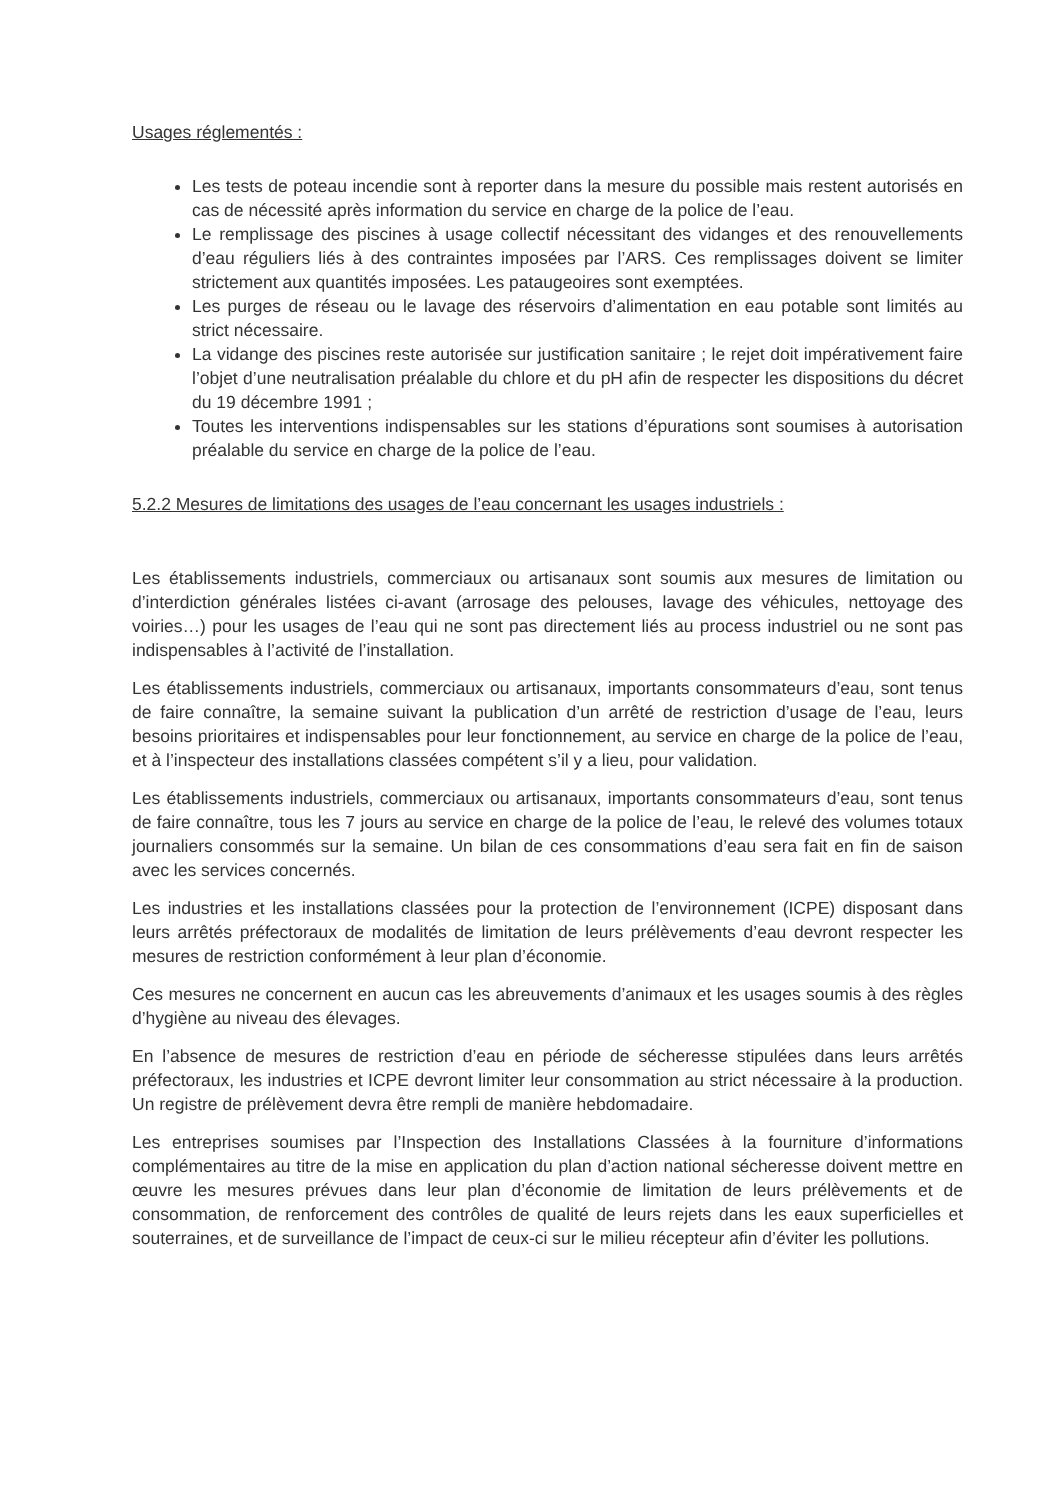Usages réglementés :
Les tests de poteau incendie sont à reporter dans la mesure du possible mais restent autorisés en cas de nécessité après information du service en charge de la police de l’eau.
Le remplissage des piscines à usage collectif nécessitant des vidanges et des renouvellements d’eau réguliers liés à des contraintes imposées par l’ARS. Ces remplissages doivent se limiter strictement aux quantités imposées. Les pataugeoires sont exemptées.
Les purges de réseau ou le lavage des réservoirs d’alimentation en eau potable sont limités au strict nécessaire.
La vidange des piscines reste autorisée sur justification sanitaire ; le rejet doit impérativement faire l’objet d’une neutralisation préalable du chlore et du pH afin de respecter les dispositions du décret du 19 décembre 1991 ;
Toutes les interventions indispensables sur les stations d’épurations sont soumises à autorisation préalable du service en charge de la police de l’eau.
5.2.2 Mesures de limitations des usages de l’eau concernant les usages industriels :
Les établissements industriels, commerciaux ou artisanaux sont soumis aux mesures de limitation ou d’interdiction générales listées ci-avant (arrosage des pelouses, lavage des véhicules, nettoyage des voiries…) pour les usages de l’eau qui ne sont pas directement liés au process industriel ou ne sont pas indispensables à l’activité de l’installation.
Les établissements industriels, commerciaux ou artisanaux, importants consommateurs d’eau, sont tenus de faire connaître, la semaine suivant la publication d’un arrêté de restriction d’usage de l’eau, leurs besoins prioritaires et indispensables pour leur fonctionnement, au service en charge de la police de l’eau, et à l’inspecteur des installations classées compétent s’il y a lieu, pour validation.
Les établissements industriels, commerciaux ou artisanaux, importants consommateurs d’eau, sont tenus de faire connaître, tous les 7 jours au service en charge de la police de l’eau, le relevé des volumes totaux journaliers consommés sur la semaine. Un bilan de ces consommations d’eau sera fait en fin de saison avec les services concernés.
Les industries et les installations classées pour la protection de l’environnement (ICPE) disposant dans leurs arrêtés préfectoraux de modalités de limitation de leurs prélèvements d’eau devront respecter les mesures de restriction conformément à leur plan d’économie.
Ces mesures ne concernent en aucun cas les abreuvements d’animaux et les usages soumis à des règles d’hygiène au niveau des élevages.
En l’absence de mesures de restriction d’eau en période de sécheresse stipulées dans leurs arrêtés préfectoraux, les industries et ICPE devront limiter leur consommation au strict nécessaire à la production. Un registre de prélèvement devra être rempli de manière hebdomadaire.
Les entreprises soumises par l’Inspection des Installations Classées à la fourniture d’informations complémentaires au titre de la mise en application du plan d’action national sécheresse doivent mettre en œuvre les mesures prévues dans leur plan d’économie de limitation de leurs prélèvements et de consommation, de renforcement des contrôles de qualité de leurs rejets dans les eaux superficielles et souterraines, et de surveillance de l’impact de ceux-ci sur le milieu récepteur afin d’éviter les pollutions.